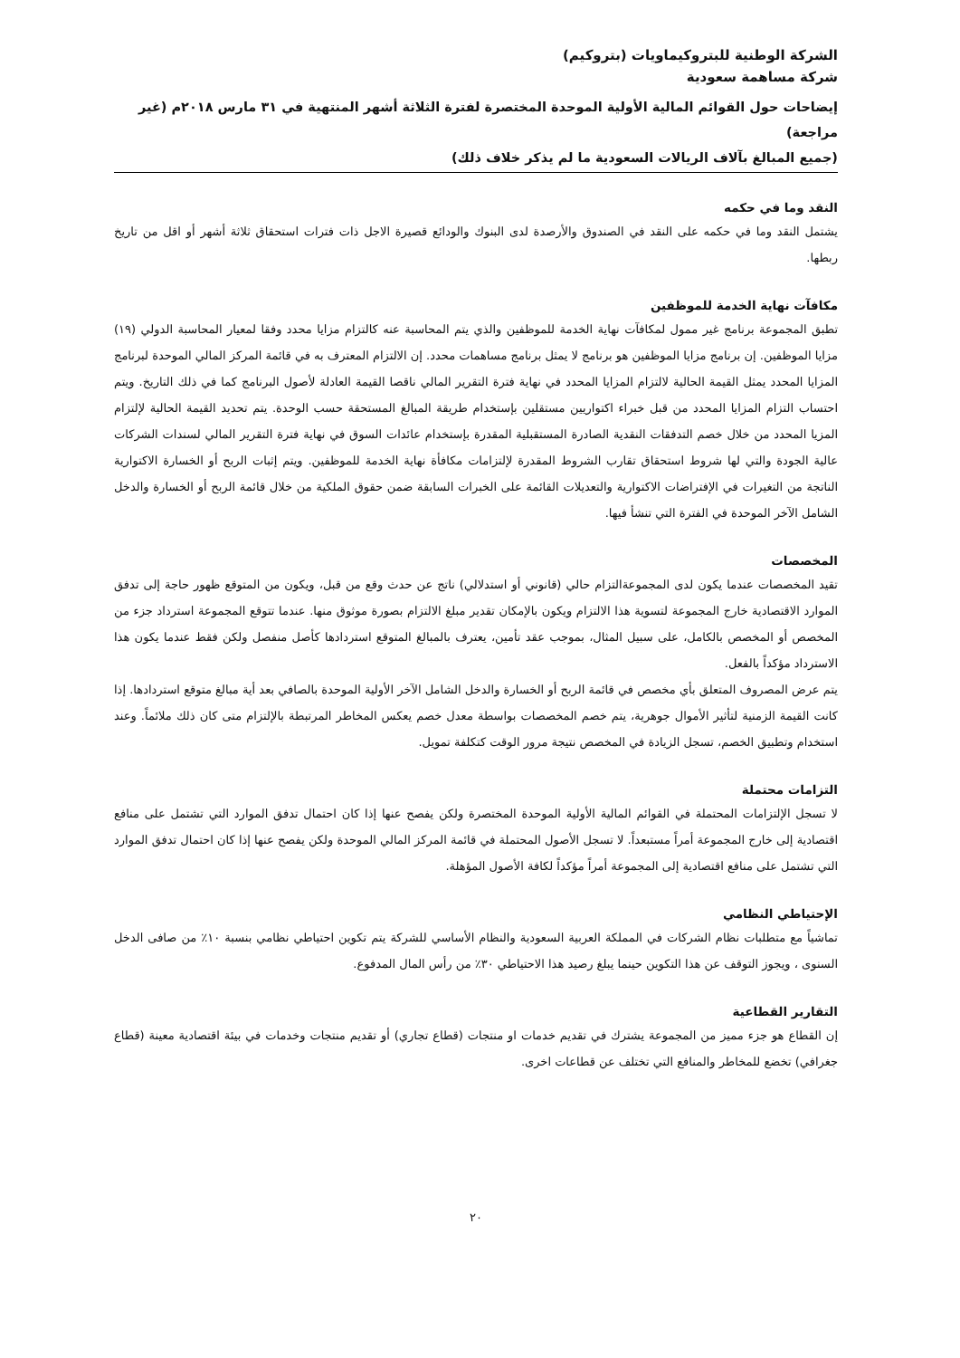الشركة الوطنية للبتروكيماويات (بتروكيم)
شركة مساهمة سعودية
إيضاحات حول القوائم المالية الأولية الموحدة المختصرة لفترة الثلاثة أشهر المنتهية في ٣١ مارس ٢٠١٨م (غير مراجعة)
(جميع المبالغ بآلاف الريالات السعودية ما لم يذكر خلاف ذلك)
النقد وما في حكمه
يشتمل النقد وما في حكمه على النقد في الصندوق والأرصدة لدى البنوك والودائع قصيرة الاجل ذات فترات استحقاق ثلاثة أشهر أو اقل من تاريخ ربطها.
مكافآت نهاية الخدمة للموظفين
تطبق المجموعة برنامج غير ممول لمكافآت نهاية الخدمة للموظفين والذي يتم المحاسبة عنه كالتزام مزايا محدد وفقا لمعيار المحاسبة الدولي (١٩) مزايا الموظفين. إن برنامج مزايا الموظفين هو برنامج لا يمثل برنامج مساهمات محدد. إن الالتزام المعترف به في قائمة المركز المالي الموحدة لبرنامج المزايا المحدد يمثل القيمة الحالية لالتزام المزايا المحدد في نهاية فترة التقرير المالي ناقصا القيمة العادلة لأصول البرنامج كما في ذلك التاريخ. ويتم احتساب التزام المزايا المحدد من قبل خبراء اكتواريين مستقلين بإستخدام طريقة المبالغ المستحقة حسب الوحدة. يتم تحديد القيمة الحالية لإلتزام المزيا المحدد من خلال خصم التدفقات النقدية الصادرة المستقبلية المقدرة بإستخدام عائدات السوق في نهاية فترة التقرير المالي لسندات الشركات عالية الجودة والتي لها شروط استحقاق تقارب الشروط المقدرة لإلتزامات مكافأة نهاية الخدمة للموظفين. ويتم إثبات الربح أو الخسارة الاكتوارية الناتجة من التغيرات في الإفتراضات الاكتوارية والتعديلات القائمة على الخبرات السابقة ضمن حقوق الملكية من خلال قائمة الربح أو الخسارة والدخل الشامل الآخر الموحدة في الفترة التي تنشأ فيها.
المخصصات
تقيد المخصصات عندما يكون لدى المجموعةالتزام حالي (قانوني أو استدلالي) ناتج عن حدث وقع من قبل، ويكون من المتوقع ظهور حاجة إلى تدفق الموارد الاقتصادية خارج المجموعة لتسوية هذا الالتزام ويكون بالإمكان تقدير مبلغ الالتزام بصورة موثوق منها. عندما تتوقع المجموعة استرداد جزء من المخصص أو المخصص بالكامل، على سبيل المثال، بموجب عقد تأمين، يعترف بالمبالغ المتوقع استردادها كأصل منفصل ولكن فقط عندما يكون هذا الاسترداد مؤكداً بالفعل.
يتم عرض المصروف المتعلق بأي مخصص في قائمة الربح أو الخسارة والدخل الشامل الآخر الأولية الموحدة بالصافي بعد أية مبالغ متوقع استردادها. إذا كانت القيمة الزمنية لتأثير الأموال جوهرية، يتم خصم المخصصات بواسطة معدل خصم يعكس المخاطر المرتبطة بالإلتزام متى كان ذلك ملائماً. وعند استخدام وتطبيق الخصم، تسجل الزيادة في المخصص نتيجة مرور الوقت كتكلفة تمويل.
التزامات محتملة
لا تسجل الإلتزامات المحتملة في القوائم المالية الأولية الموحدة المختصرة ولكن يفصح عنها إذا كان احتمال تدفق الموارد التي تشتمل على منافع اقتصادية إلى خارج المجموعة أمراً مستبعداً. لا تسجل الأصول المحتملة في قائمة المركز المالي الموحدة ولكن يفصح عنها إذا كان احتمال تدفق الموارد التي تشتمل على منافع اقتصادية إلى المجموعة أمراً مؤكداً لكافة الأصول المؤهلة.
الإحتياطي النظامي
تماشياً مع متطلبات نظام الشركات في المملكة العربية السعودية والنظام الأساسي للشركة يتم تكوين احتياطي نظامي بنسبة ١٠٪ من صافى الدخل السنوى ، ويجوز التوقف عن هذا التكوين حينما يبلغ رصيد هذا الاحتياطي ٣٠٪ من رأس المال المدفوع.
التقارير القطاعية
إن القطاع هو جزء مميز من المجموعة يشترك في تقديم خدمات او منتجات (قطاع تجاري) أو تقديم منتجات وخدمات في بيئة اقتصادية معينة (قطاع جغرافي) تخضع للمخاطر والمنافع التي تختلف عن قطاعات اخرى.
٢٠